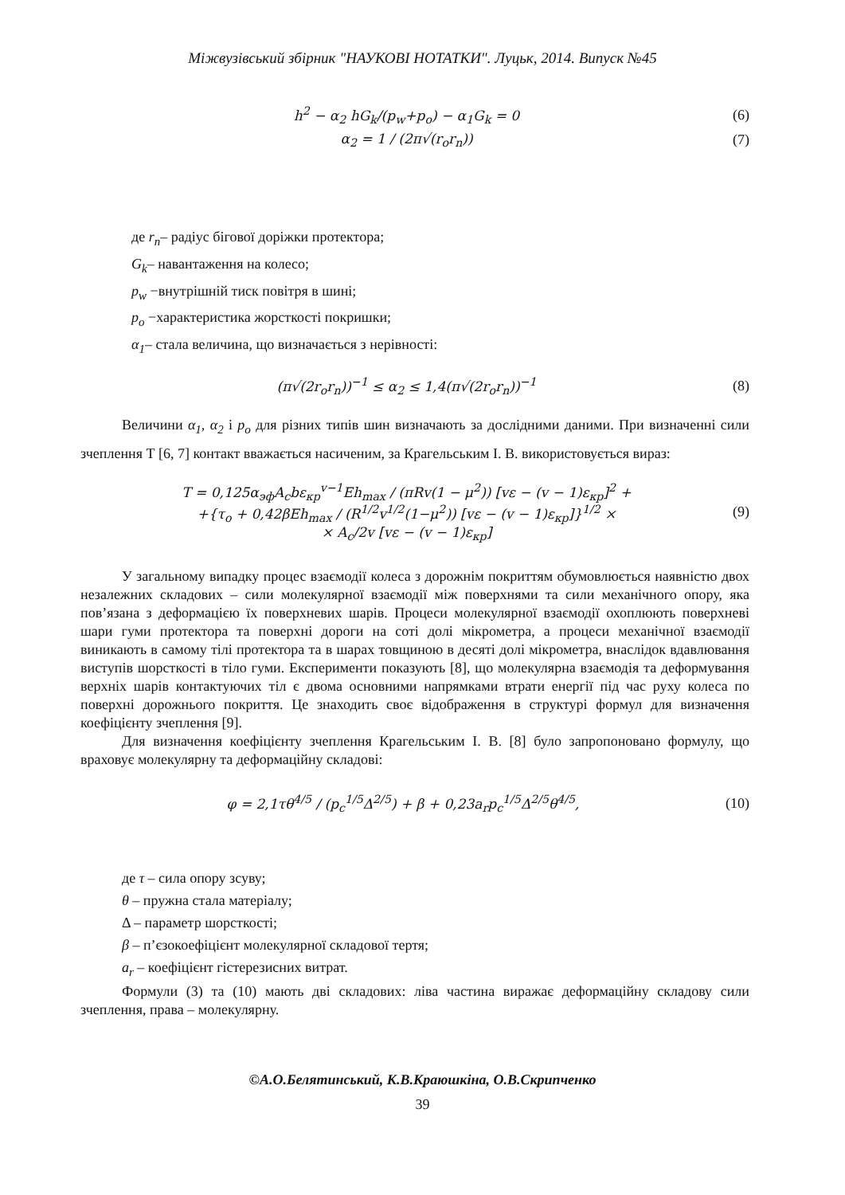Міжвузівський збірник "НАУКОВІ НОТАТКИ". Луцьк, 2014. Випуск №45
h<sup>2</sup> − α<sub>2</sub> hG<sub>k</sub>/(p<sub>w</sub>+p<sub>o</sub>) − α<sub>1</sub>G<sub>k</sub> = 0 (6)
α<sub>2</sub> = 1 / (2π√(r<sub>o</sub>r<sub>n</sub>)) (7)
де r<sub>n</sub>– радіус бігової доріжки протектора;
G<sub>k</sub>– навантаження на колесо;
p<sub>w</sub> −внутрішній тиск повітря в шині;
p<sub>o</sub> −характеристика жорсткості покришки;
α<sub>1</sub>– стала величина, що визначається з нерівності:
(π√(2r<sub>o</sub>r<sub>n</sub>))<sup>−1</sup> ≤ α<sub>2</sub> ≤ 1,4(π√(2r<sub>o</sub>r<sub>n</sub>))<sup>−1</sup> (8)
Величини α<sub>1</sub>, α<sub>2</sub> і p<sub>o</sub> для різних типів шин визначають за дослідними даними. При визначенні сили зчеплення Т [6, 7] контакт вважається насиченим, за Крагельським І. В. використовується вираз:
T = 0,125α<sub>эф</sub>A<sub>c</sub>bε<sub>кр</sub><sup>v−1</sup>Eh<sub>max</sub> / (πRv(1 − μ<sup>2</sup>)) [vε − (v − 1)ε<sub>кр</sub>]<sup>2</sup> +
+{τ<sub>o</sub> + 0,42βEh<sub>max</sub> / (R<sup>1/2</sup>v<sup>1/2</sup>(1−μ<sup>2</sup>)) [vε − (v − 1)ε<sub>кр</sub>]}<sup>1/2</sup> ×
× A<sub>c</sub>/2v [vε − (v − 1)ε<sub>кр</sub>] (9)
У загальному випадку процес взаємодії колеса з дорожнім покриттям обумовлюється наявністю двох незалежних складових – сили молекулярної взаємодії між поверхнями та сили механічного опору, яка пов’язана з деформацією їх поверхневих шарів. Процеси молекулярної взаємодії охоплюють поверхневі шари гуми протектора та поверхні дороги на соті долі мікрометра, а процеси механічної взаємодії виникають в самому тілі протектора та в шарах товщиною в десяті долі мікрометра, внаслідок вдавлювання виступів шорсткості в тіло гуми. Експерименти показують [8], що молекулярна взаємодія та деформування верхніх шарів контактуючих тіл є двома основними напрямками втрати енергії під час руху колеса по поверхні дорожнього покриття. Це знаходить своє відображення в структурі формул для визначення коефіцієнту зчеплення [9].
Для визначення коефіцієнту зчеплення Крагельським І. В. [8] було запропоновано формулу, що враховує молекулярну та деформаційну складові:
φ = 2,1τθ<sup>4/5</sup> / (p<sub>c</sub><sup>1/5</sup>Δ<sup>2/5</sup>) + β + 0,23a<sub>r</sub>p<sub>c</sub><sup>1/5</sup>Δ<sup>2/5</sup>θ<sup>4/5</sup>, (10)
де τ – сила опору зсуву;
θ – пружна стала матеріалу;
Δ – параметр шорсткості;
β – п’єзокоефіцієнт молекулярної складової тертя;
a<sub>r</sub> – коефіцієнт гістерезисних витрат.
Формули (3) та (10) мають дві складових: ліва частина виражає деформаційну складову сили зчеплення, права – молекулярну.
©А.О.Белятинський, К.В.Краюшкіна, О.В.Скрипченко
39